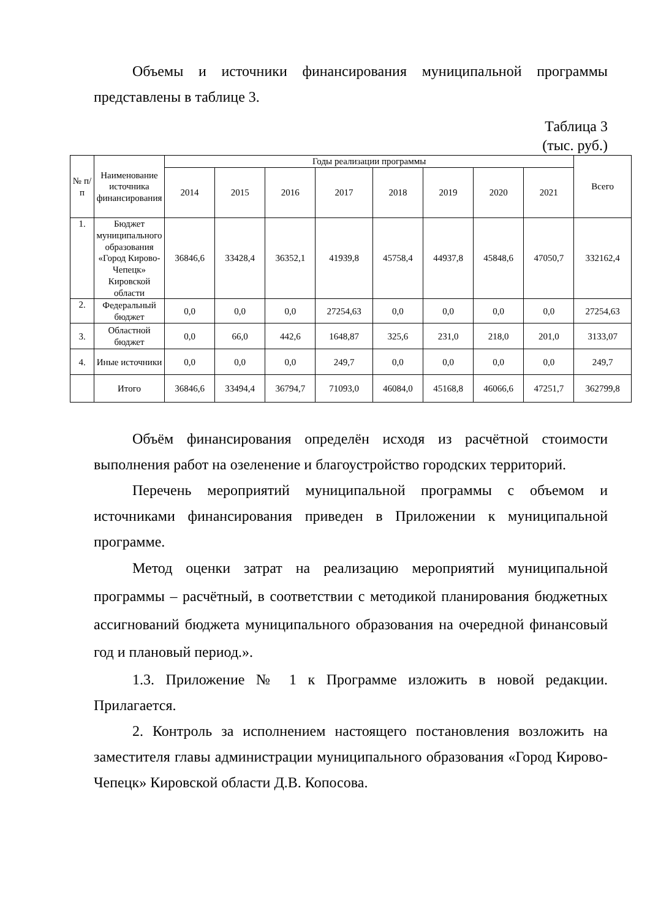Объемы и источники финансирования муниципальной программы представлены в таблице 3.
Таблица 3
(тыс. руб.)
| № п/п | Наименование источника финансирования | Годы реализации программы | | | | | | | | Всего |
| --- | --- | --- | --- | --- | --- | --- | --- | --- | --- | --- |
| | | 2014 | 2015 | 2016 | 2017 | 2018 | 2019 | 2020 | 2021 | |
| 1. | Бюджет муниципального образования «Город Кирово-Чепецк» Кировской области | 36846,6 | 33428,4 | 36352,1 | 41939,8 | 45758,4 | 44937,8 | 45848,6 | 47050,7 | 332162,4 |
| 2. | Федеральный бюджет | 0,0 | 0,0 | 0,0 | 27254,63 | 0,0 | 0,0 | 0,0 | 0,0 | 27254,63 |
| 3. | Областной бюджет | 0,0 | 66,0 | 442,6 | 1648,87 | 325,6 | 231,0 | 218,0 | 201,0 | 3133,07 |
| 4. | Иные источники | 0,0 | 0,0 | 0,0 | 249,7 | 0,0 | 0,0 | 0,0 | 0,0 | 249,7 |
| | Итого | 36846,6 | 33494,4 | 36794,7 | 71093,0 | 46084,0 | 45168,8 | 46066,6 | 47251,7 | 362799,8 |
Объём финансирования определён исходя из расчётной стоимости выполнения работ на озеленение и благоустройство городских территорий.
Перечень мероприятий муниципальной программы с объемом и источниками финансирования приведен в Приложении к муниципальной программе.
Метод оценки затрат на реализацию мероприятий муниципальной программы – расчётный, в соответствии с методикой планирования бюджетных ассигнований бюджета муниципального образования на очередной финансовый год и плановый период.».
1.3. Приложение № 1 к Программе изложить в новой редакции. Прилагается.
2. Контроль за исполнением настоящего постановления возложить на заместителя главы администрации муниципального образования «Город Кирово-Чепецк» Кировской области Д.В. Копосова.